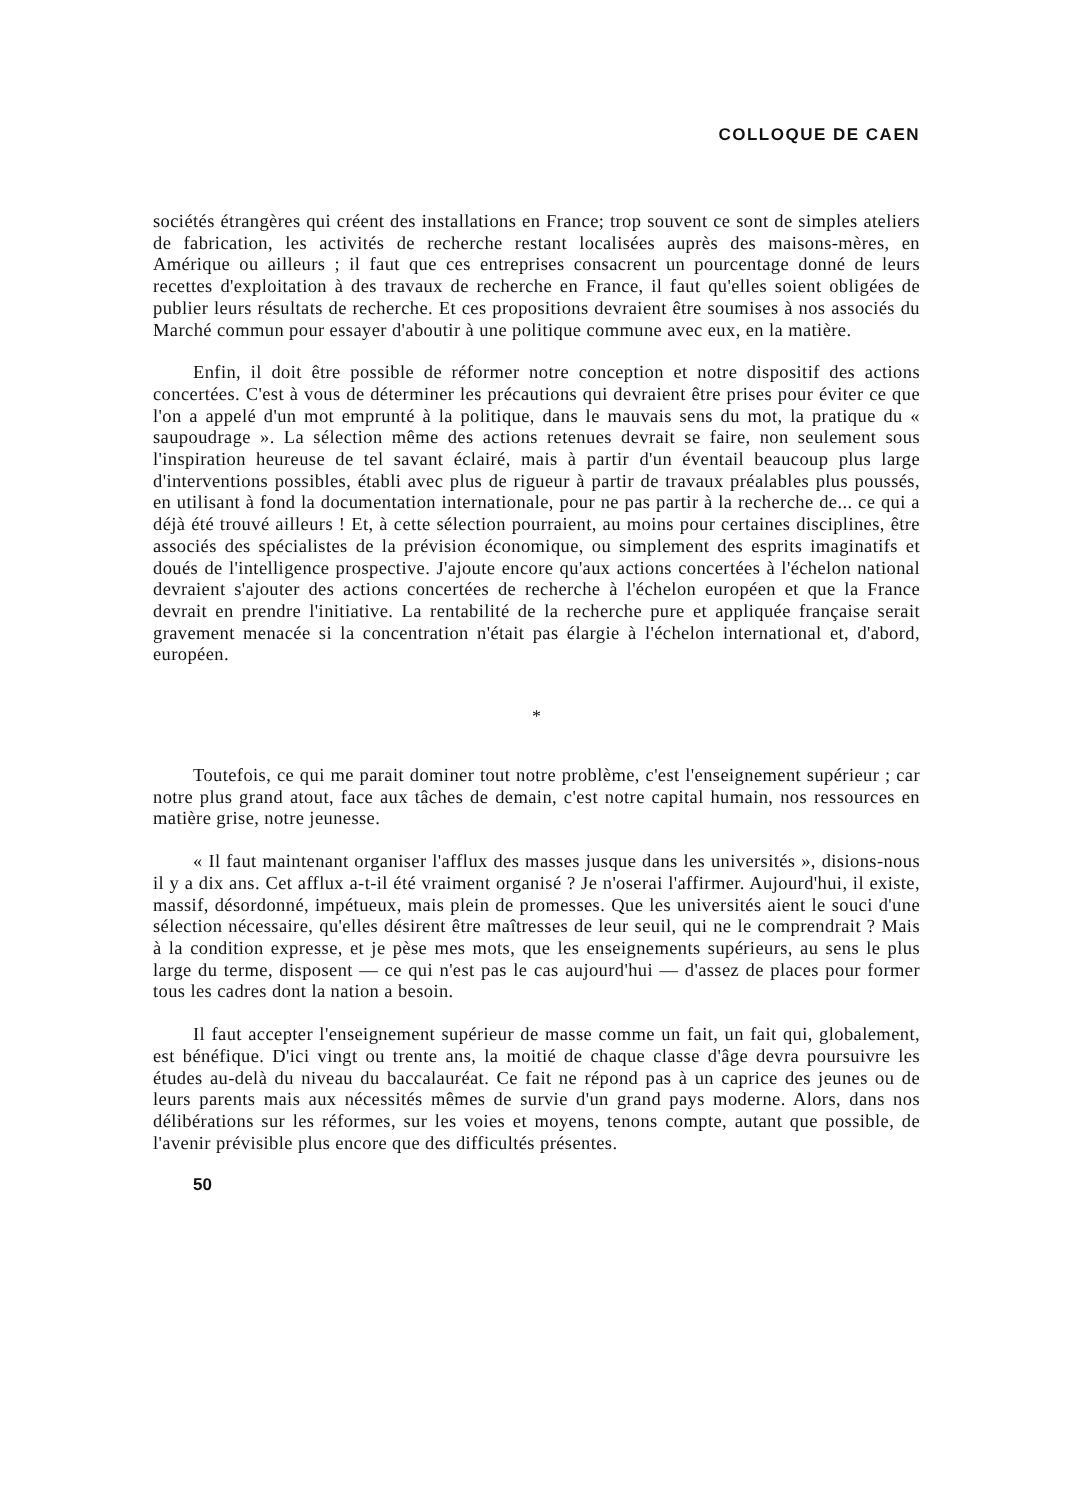COLLOQUE DE CAEN
sociétés étrangères qui créent des installations en France; trop souvent ce sont de simples ateliers de fabrication, les activités de recherche restant localisées auprès des maisons-mères, en Amérique ou ailleurs ; il faut que ces entreprises consacrent un pourcentage donné de leurs recettes d'exploitation à des travaux de recherche en France, il faut qu'elles soient obligées de publier leurs résultats de recherche. Et ces propositions devraient être soumises à nos associés du Marché commun pour essayer d'aboutir à une politique commune avec eux, en la matière.
Enfin, il doit être possible de réformer notre conception et notre dispositif des actions concertées. C'est à vous de déterminer les précautions qui devraient être prises pour éviter ce que l'on a appelé d'un mot emprunté à la politique, dans le mauvais sens du mot, la pratique du « saupoudrage ». La sélection même des actions retenues devrait se faire, non seulement sous l'inspiration heureuse de tel savant éclairé, mais à partir d'un éventail beaucoup plus large d'interventions possibles, établi avec plus de rigueur à partir de travaux préalables plus poussés, en utilisant à fond la documentation internationale, pour ne pas partir à la recherche de... ce qui a déjà été trouvé ailleurs ! Et, à cette sélection pourraient, au moins pour certaines disciplines, être associés des spécialistes de la prévision économique, ou simplement des esprits imaginatifs et doués de l'intelligence prospective. J'ajoute encore qu'aux actions concertées à l'échelon national devraient s'ajouter des actions concertées de recherche à l'échelon européen et que la France devrait en prendre l'initiative. La rentabilité de la recherche pure et appliquée française serait gravement menacée si la concentration n'était pas élargie à l'échelon international et, d'abord, européen.
*
Toutefois, ce qui me parait dominer tout notre problème, c'est l'enseignement supérieur ; car notre plus grand atout, face aux tâches de demain, c'est notre capital humain, nos ressources en matière grise, notre jeunesse.
« Il faut maintenant organiser l'afflux des masses jusque dans les universités », disions-nous il y a dix ans. Cet afflux a-t-il été vraiment organisé ? Je n'oserai l'affirmer. Aujourd'hui, il existe, massif, désordonné, impétueux, mais plein de promesses. Que les universités aient le souci d'une sélection nécessaire, qu'elles désirent être maîtresses de leur seuil, qui ne le comprendrait ? Mais à la condition expresse, et je pèse mes mots, que les enseignements supérieurs, au sens le plus large du terme, disposent — ce qui n'est pas le cas aujourd'hui — d'assez de places pour former tous les cadres dont la nation a besoin.
Il faut accepter l'enseignement supérieur de masse comme un fait, un fait qui, globalement, est bénéfique. D'ici vingt ou trente ans, la moitié de chaque classe d'âge devra poursuivre les études au-delà du niveau du baccalauréat. Ce fait ne répond pas à un caprice des jeunes ou de leurs parents mais aux nécessités mêmes de survie d'un grand pays moderne. Alors, dans nos délibérations sur les réformes, sur les voies et moyens, tenons compte, autant que possible, de l'avenir prévisible plus encore que des difficultés présentes.
50